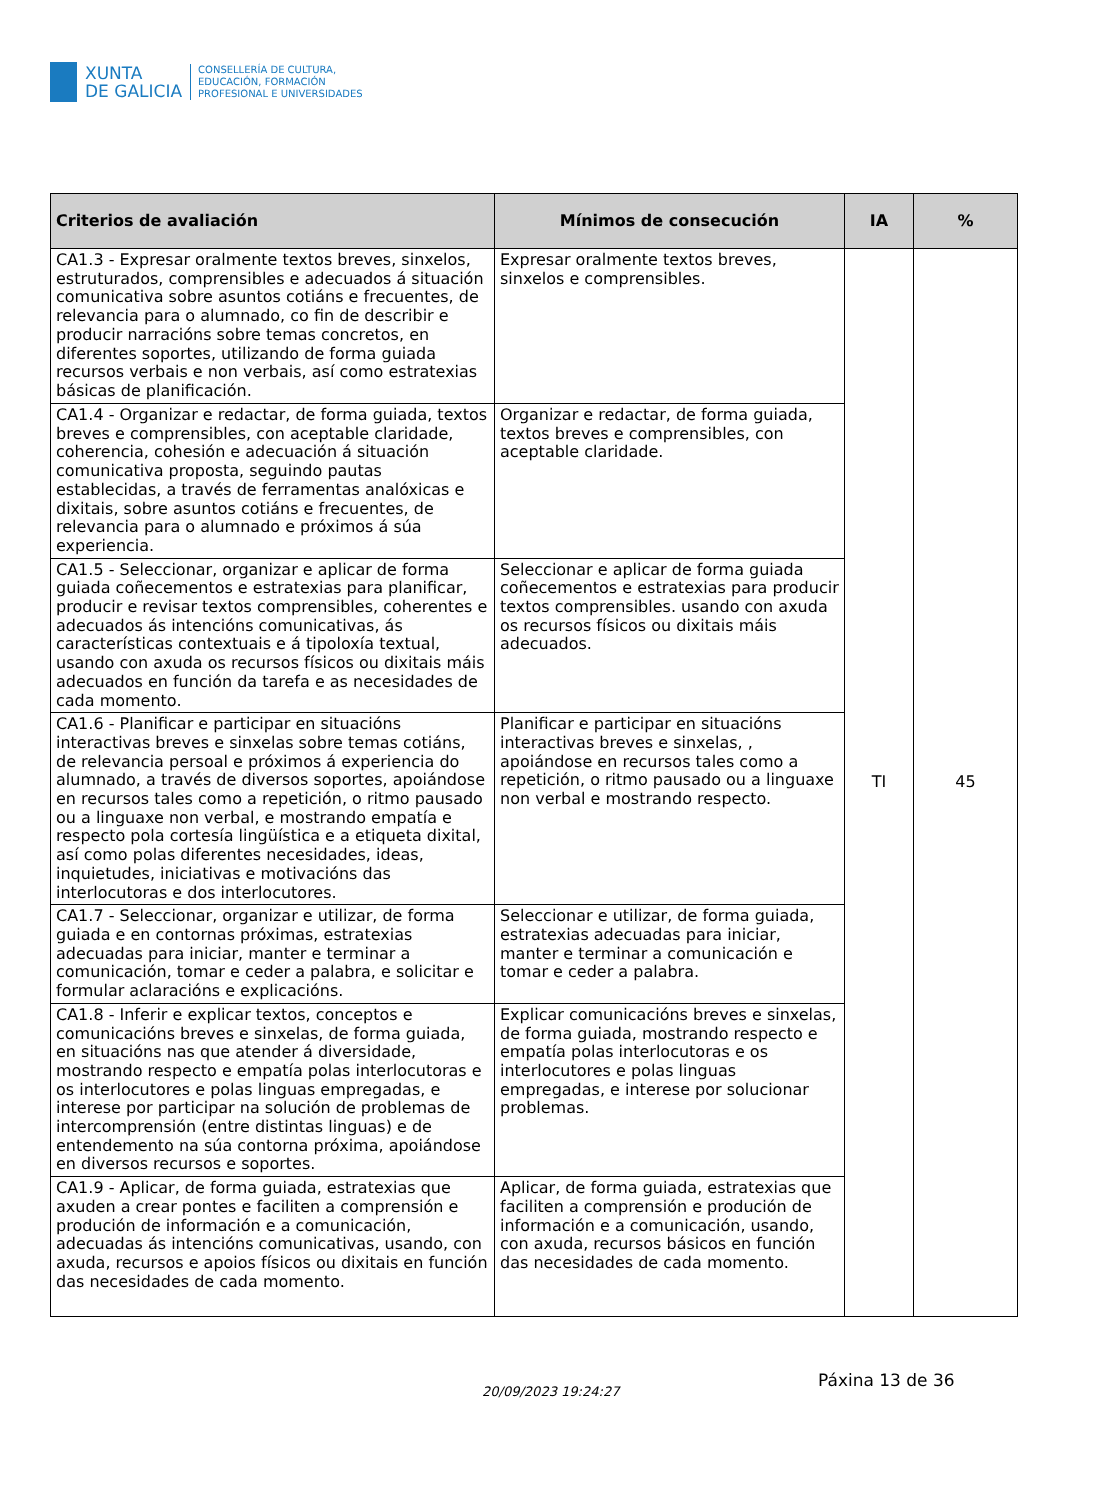XUNTA
DE GALICIA
CONSELLERÍA DE CULTURA,
EDUCACIÓN, FORMACIÓN
PROFESIONAL E UNIVERSIDADES
| Criterios de avaliación | Mínimos de consecución | IA | % |
| --- | --- | --- | --- |
| CA1.3 - Expresar oralmente textos breves, sinxelos, estruturados, comprensibles e adecuados á situación comunicativa sobre asuntos cotiáns e frecuentes, de relevancia para o alumnado, co fin de describir e producir narracións sobre temas concretos, en diferentes soportes, utilizando de forma guiada recursos verbais e non verbais, así como estratexias básicas de planificación. | Expresar oralmente textos breves, sinxelos e comprensibles. | TI | 45 |
| CA1.4 - Organizar e redactar, de forma guiada, textos breves e comprensibles, con aceptable claridade, coherencia, cohesión e adecuación á situación comunicativa proposta, seguindo pautas establecidas, a través de ferramentas analóxicas e dixitais, sobre asuntos cotiáns e frecuentes, de relevancia para o alumnado e próximos á súa experiencia. | Organizar e redactar, de forma guiada, textos breves e comprensibles, con aceptable claridade. | | |
| CA1.5 - Seleccionar, organizar e aplicar de forma guiada coñecementos e estratexias para planificar, producir e revisar textos comprensibles, coherentes e adecuados ás intencións comunicativas, ás características contextuais e á tipoloxía textual, usando con axuda os recursos físicos ou dixitais máis adecuados en función da tarefa e as necesidades de cada momento. | Seleccionar e aplicar de forma guiada coñecementos e estratexias para producir textos comprensibles. usando con axuda os recursos físicos ou dixitais máis adecuados. | | |
| CA1.6 - Planificar e participar en situacións interactivas breves e sinxelas sobre temas cotiáns, de relevancia persoal e próximos á experiencia do alumnado, a través de diversos soportes, apoiándose en recursos tales como a repetición, o ritmo pausado ou a linguaxe non verbal, e mostrando empatía e respecto pola cortesía lingüística e a etiqueta dixital, así como polas diferentes necesidades, ideas, inquietudes, iniciativas e motivacións das interlocutoras e dos interlocutores. | Planificar e participar en situacións interactivas breves e sinxelas, , apoiándose en recursos tales como a repetición, o ritmo pausado ou a linguaxe non verbal e mostrando respecto. | | |
| CA1.7 - Seleccionar, organizar e utilizar, de forma guiada e en contornas próximas, estratexias adecuadas para iniciar, manter e terminar a comunicación, tomar e ceder a palabra, e solicitar e formular aclaracións e explicacións. | Seleccionar e utilizar, de forma guiada, estratexias adecuadas para iniciar, manter e terminar a comunicación e tomar e ceder a palabra. | | |
| CA1.8 - Inferir e explicar textos, conceptos e comunicacións breves e sinxelas, de forma guiada, en situacións nas que atender á diversidade, mostrando respecto e empatía polas interlocutoras e os interlocutores e polas linguas empregadas, e interese por participar na solución de problemas de intercomprensión (entre distintas linguas) e de entendemento na súa contorna próxima, apoiándose en diversos recursos e soportes. | Explicar comunicacións breves e sinxelas, de forma guiada, mostrando respecto e empatía polas interlocutoras e os interlocutores e polas linguas empregadas, e interese por solucionar problemas. | | |
| CA1.9 - Aplicar, de forma guiada, estratexias que axuden a crear pontes e faciliten a comprensión e produción de información e a comunicación, adecuadas ás intencións comunicativas, usando, con axuda, recursos e apoios físicos ou dixitais en función das necesidades de cada momento. | Aplicar, de forma guiada, estratexias que faciliten a comprensión e produción de información e a comunicación, usando, con axuda, recursos básicos en función das necesidades de cada momento. | | |
Páxina 13 de 36
20/09/2023 19:24:27